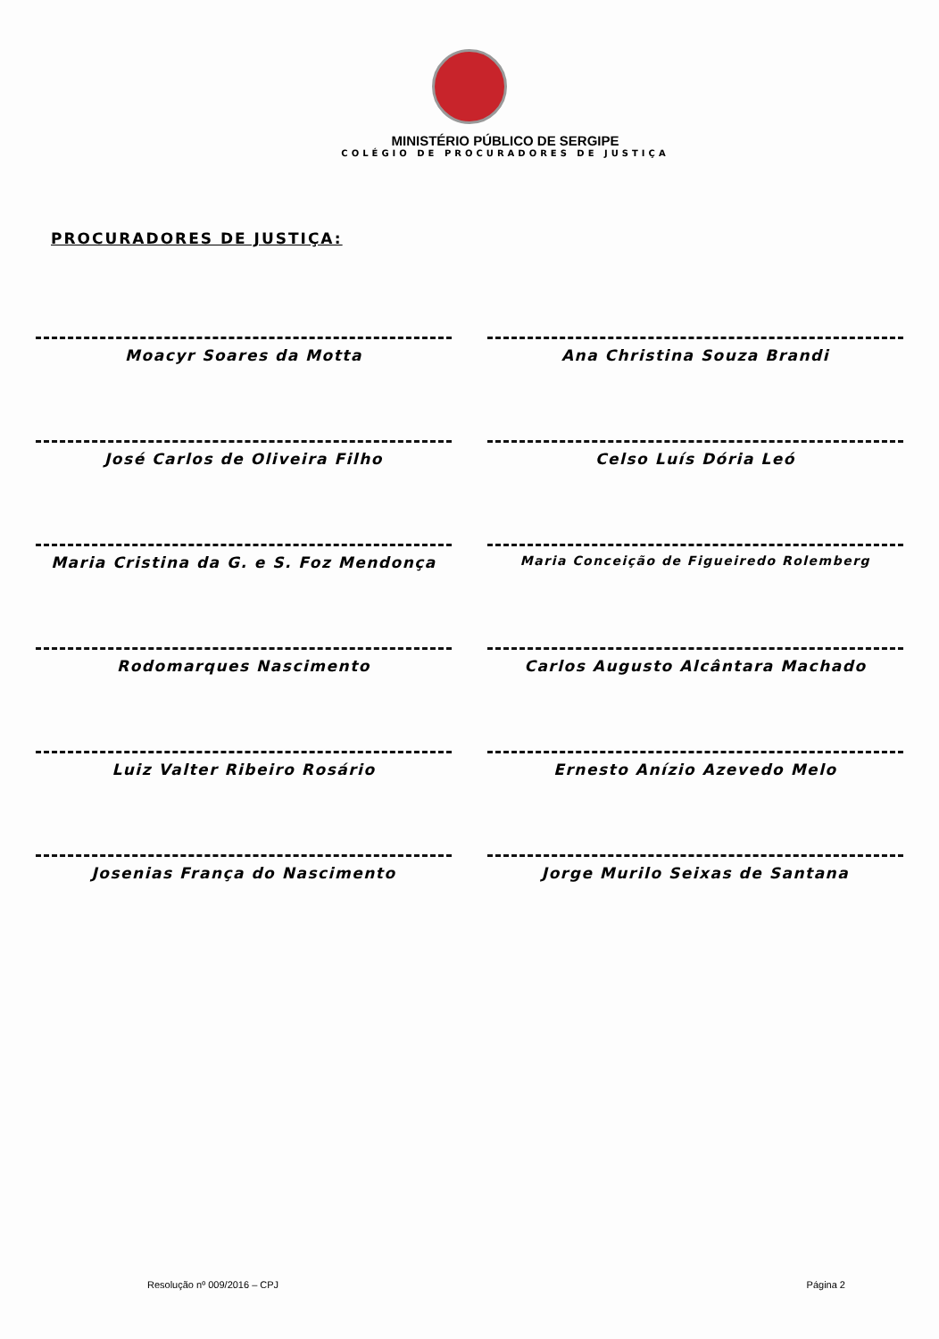MINISTÉRIO PÚBLICO DE SERGIPE
COLÉGIO DE PROCURADORES DE JUSTIÇA
PROCURADORES DE JUSTIÇA:
Moacyr Soares da Motta
Ana Christina Souza Brandi
José Carlos de Oliveira Filho
Celso Luís Dória Leó
Maria Cristina da G. e S. Foz Mendonça
Maria Conceição de Figueiredo Rolemberg
Rodomarques Nascimento
Carlos Augusto Alcântara Machado
Luiz Valter Ribeiro Rosário
Ernesto Anízio Azevedo Melo
Josenias França do Nascimento
Jorge Murilo Seixas de Santana
Resolução nº 009/2016 – CPJ Página 2